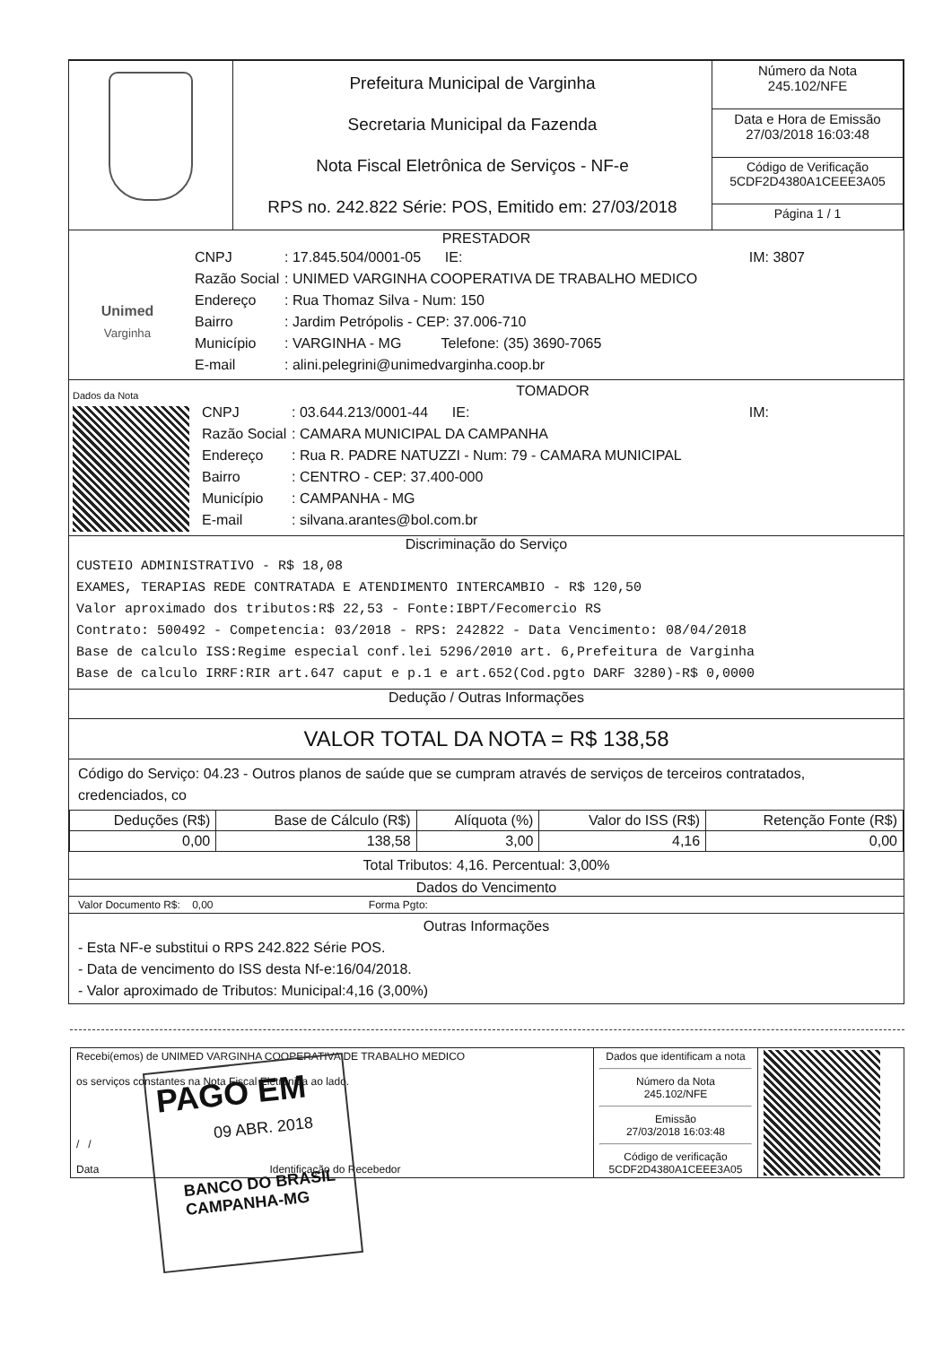| | Prefeitura Municipal de Varginha Secretaria Municipal da Fazenda Nota Fiscal Eletrônica de Serviços - NF-e RPS no. 242.822 Série: POS, Emitido em: 27/03/2018 | Número da Nota 245.102/NFE |
| | | Data e Hora de Emissão 27/03/2018 16:03:48 |
| | | Código de Verificação 5CDF2D4380A1CEEE3A05 |
| | | Página 1 / 1 |
PRESTADOR
Unimed
Varginha
CNPJ: 17.845.504/0001-05 IE: IM: 3807
Razão Social: UNIMED VARGINHA COOPERATIVA DE TRABALHO MEDICO
Endereço: Rua Thomaz Silva - Num: 150
Bairro: Jardim Petrópolis - CEP: 37.006-710
Município: VARGINHA - MG Telefone: (35) 3690-7065
E-mail: alini.pelegrini@unimedvarginha.coop.br
Dados da Nota
TOMADOR
CNPJ: 03.644.213/0001-44 IE: IM:
Razão Social: CAMARA MUNICIPAL DA CAMPANHA
Endereço: Rua R. PADRE NATUZZI - Num: 79 - CAMARA MUNICIPAL
Bairro: CENTRO - CEP: 37.400-000
Município: CAMPANHA - MG
E-mail: silvana.arantes@bol.com.br
Discriminação do Serviço
CUSTEIO ADMINISTRATIVO - R$ 18,08
EXAMES, TERAPIAS REDE CONTRATADA E ATENDIMENTO INTERCAMBIO - R$ 120,50
Valor aproximado dos tributos:R$ 22,53 - Fonte:IBPT/Fecomercio RS
Contrato: 500492 - Competencia: 03/2018 - RPS: 242822 - Data Vencimento: 08/04/2018
Base de calculo ISS:Regime especial conf.lei 5296/2010 art. 6,Prefeitura de Varginha
Base de calculo IRRF:RIR art.647 caput e p.1 e art.652(Cod.pgto DARF 3280)-R$ 0,0000
Dedução / Outras Informações
VALOR TOTAL DA NOTA = R$ 138,58
Código do Serviço: 04.23 - Outros planos de saúde que se cumpram através de serviços de terceiros contratados, credenciados, co
| Deduções (R$) | Base de Cálculo (R$) | Alíquota (%) | Valor do ISS (R$) | Retenção Fonte (R$) |
| --- | --- | --- | --- | --- |
| 0,00 | 138,58 | 3,00 | 4,16 | 0,00 |
Total Tributos: 4,16. Percentual: 3,00%
Dados do Vencimento
Valor Documento R$: 0,00 Forma Pgto:
Outras Informações
- Esta NF-e substitui o RPS 242.822 Série POS.
- Data de vencimento do ISS desta Nf-e:16/04/2018.
- Valor aproximado de Tributos: Municipal:4,16 (3,00%)
| Recebi(emos) de UNIMED VARGINHA COOPERATIVA DE TRABALHO MEDICO os serviços constantes na Nota Fiscal Eletrônica ao lado. / / Data Identificação do Recebedor | Dados que identificam a nota Número da Nota 245.102/NFE Emissão 27/03/2018 16:03:48 Código de verificação 5CDF2D4380A1CEEE3A05 | |
PAGO EM
09 ABR. 2018
BANCO DO BRASIL
CAMPANHA-MG